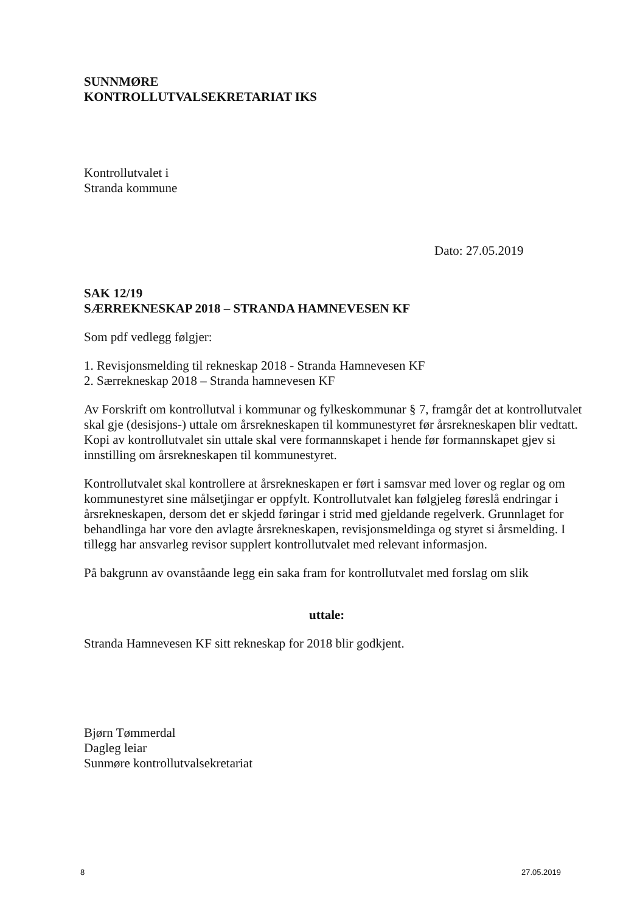SUNNMØRE
KONTROLLUTVALSEKRETARIAT IKS
Kontrollutvalet i
Stranda kommune
Dato: 27.05.2019
SAK 12/19
SÆRREKNESKAP 2018 – STRANDA HAMNEVESEN KF
Som pdf vedlegg følgjer:
1. Revisjonsmelding til rekneskap 2018 - Stranda Hamnevesen KF
2. Særrekneskap 2018 – Stranda hamnevesen KF
Av Forskrift om kontrollutval i kommunar og fylkeskommunar § 7, framgår det at kontrollutvalet skal gje (desisjons-) uttale om årsrekneskapen til kommunestyret før årsrekneskapen blir vedtatt. Kopi av kontrollutvalet sin uttale skal vere formannskapet i hende før formannskapet gjev si innstilling om årsrekneskapen til kommunestyret.
Kontrollutvalet skal kontrollere at årsrekneskapen er ført i samsvar med lover og reglar og om kommunestyret sine målsetjingar er oppfylt. Kontrollutvalet kan følgjeleg føreslå endringar i årsrekneskapen, dersom det er skjedd føringar i strid med gjeldande regelverk. Grunnlaget for behandlinga har vore den avlagte årsrekneskapen, revisjonsmeldinga og styret si årsmelding. I tillegg har ansvarleg revisor supplert kontrollutvalet med relevant informasjon.
På bakgrunn av ovanståande legg ein saka fram for kontrollutvalet med forslag om slik
uttale:
Stranda Hamnevesen KF sitt rekneskap for 2018 blir godkjent.
Bjørn Tømmerdal
Dagleg leiar
Sunmøre kontrollutvalsekretariat
8 27.05.2019